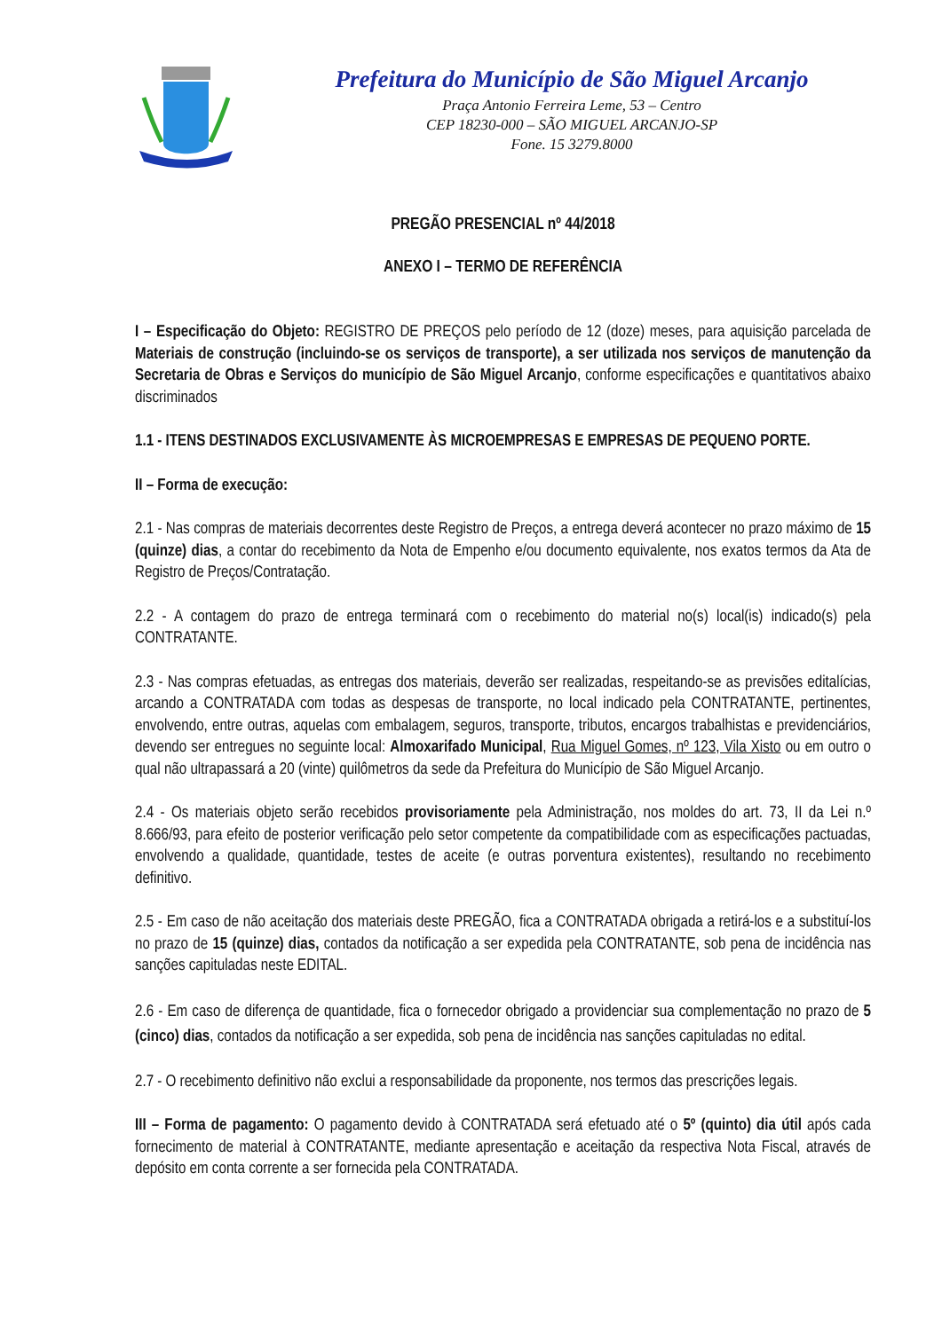Prefeitura do Município de São Miguel Arcanjo
Praça Antonio Ferreira Leme, 53 – Centro
CEP 18230-000 – SÃO MIGUEL ARCANJO-SP
Fone. 15 3279.8000
PREGÃO PRESENCIAL nº 44/2018
ANEXO I – TERMO DE REFERÊNCIA
I – Especificação do Objeto: REGISTRO DE PREÇOS pelo período de 12 (doze) meses, para aquisição parcelada de Materiais de construção (incluindo-se os serviços de transporte), a ser utilizada nos serviços de manutenção da Secretaria de Obras e Serviços do município de São Miguel Arcanjo, conforme especificações e quantitativos abaixo discriminados
1.1 - ITENS DESTINADOS EXCLUSIVAMENTE ÀS MICROEMPRESAS E EMPRESAS DE PEQUENO PORTE.
II – Forma de execução:
2.1 - Nas compras de materiais decorrentes deste Registro de Preços, a entrega deverá acontecer no prazo máximo de 15 (quinze) dias, a contar do recebimento da Nota de Empenho e/ou documento equivalente, nos exatos termos da Ata de Registro de Preços/Contratação.
2.2 - A contagem do prazo de entrega terminará com o recebimento do material no(s) local(is) indicado(s) pela CONTRATANTE.
2.3 - Nas compras efetuadas, as entregas dos materiais, deverão ser realizadas, respeitando-se as previsões editalícias, arcando a CONTRATADA com todas as despesas de transporte, no local indicado pela CONTRATANTE, pertinentes, envolvendo, entre outras, aquelas com embalagem, seguros, transporte, tributos, encargos trabalhistas e previdenciários, devendo ser entregues no seguinte local: Almoxarifado Municipal, Rua Miguel Gomes, nº 123, Vila Xisto ou em outro o qual não ultrapassará a 20 (vinte) quilômetros da sede da Prefeitura do Município de São Miguel Arcanjo.
2.4 - Os materiais objeto serão recebidos provisoriamente pela Administração, nos moldes do art. 73, II da Lei n.º 8.666/93, para efeito de posterior verificação pelo setor competente da compatibilidade com as especificações pactuadas, envolvendo a qualidade, quantidade, testes de aceite (e outras porventura existentes), resultando no recebimento definitivo.
2.5 - Em caso de não aceitação dos materiais deste PREGÃO, fica a CONTRATADA obrigada a retirá-los e a substituí-los no prazo de 15 (quinze) dias, contados da notificação a ser expedida pela CONTRATANTE, sob pena de incidência nas sanções capituladas neste EDITAL.
2.6 - Em caso de diferença de quantidade, fica o fornecedor obrigado a providenciar sua complementação no prazo de 5 (cinco) dias, contados da notificação a ser expedida, sob pena de incidência nas sanções capituladas no edital.
2.7 - O recebimento definitivo não exclui a responsabilidade da proponente, nos termos das prescrições legais.
III – Forma de pagamento: O pagamento devido à CONTRATADA será efetuado até o 5º (quinto) dia útil após cada fornecimento de material à CONTRATANTE, mediante apresentação e aceitação da respectiva Nota Fiscal, através de depósito em conta corrente a ser fornecida pela CONTRATADA.